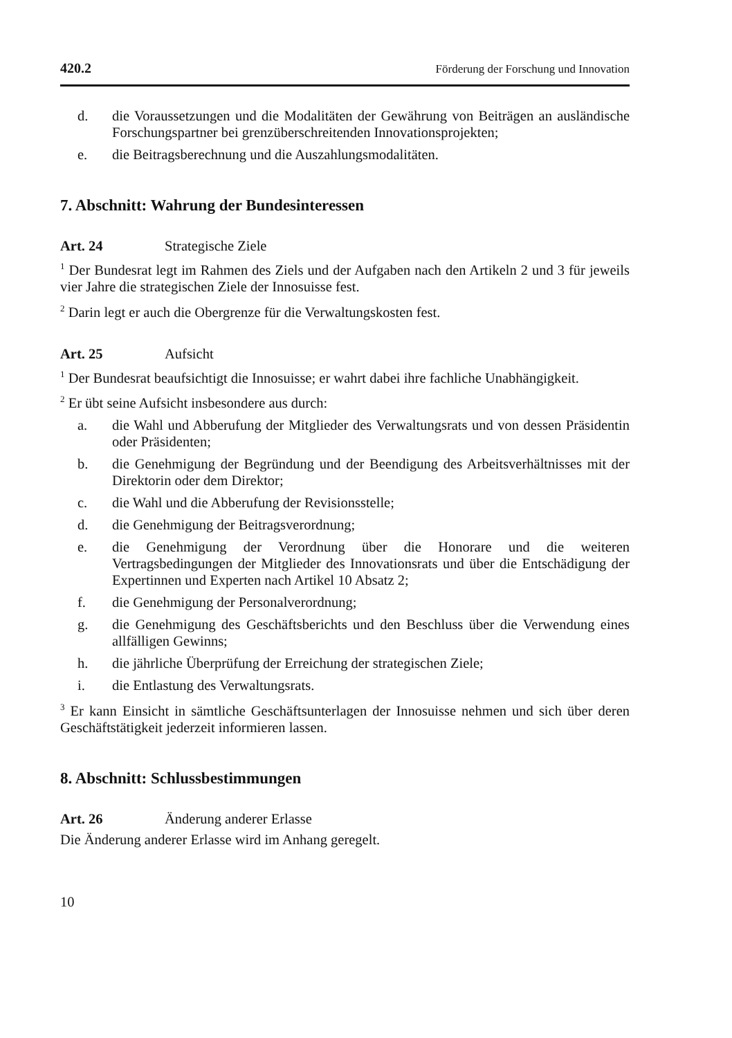420.2 Förderung der Forschung und Innovation
d. die Voraussetzungen und die Modalitäten der Gewährung von Beiträgen an ausländische Forschungspartner bei grenzüberschreitenden Innovationsprojekten;
e. die Beitragsberechnung und die Auszahlungsmodalitäten.
7. Abschnitt: Wahrung der Bundesinteressen
Art. 24 Strategische Ziele
<sup>1</sup> Der Bundesrat legt im Rahmen des Ziels und der Aufgaben nach den Artikeln 2 und 3 für jeweils vier Jahre die strategischen Ziele der Innosuisse fest.
<sup>2</sup> Darin legt er auch die Obergrenze für die Verwaltungskosten fest.
Art. 25 Aufsicht
<sup>1</sup> Der Bundesrat beaufsichtigt die Innosuisse; er wahrt dabei ihre fachliche Unabhängigkeit.
<sup>2</sup> Er übt seine Aufsicht insbesondere aus durch:
a. die Wahl und Abberufung der Mitglieder des Verwaltungsrats und von dessen Präsidentin oder Präsidenten;
b. die Genehmigung der Begründung und der Beendigung des Arbeitsverhältnisses mit der Direktorin oder dem Direktor;
c. die Wahl und die Abberufung der Revisionsstelle;
d. die Genehmigung der Beitragsverordnung;
e. die Genehmigung der Verordnung über die Honorare und die weiteren Vertragsbedingungen der Mitglieder des Innovationsrats und über die Entschädigung der Expertinnen und Experten nach Artikel 10 Absatz 2;
f. die Genehmigung der Personalverordnung;
g. die Genehmigung des Geschäftsberichts und den Beschluss über die Verwendung eines allfälligen Gewinns;
h. die jährliche Überprüfung der Erreichung der strategischen Ziele;
i. die Entlastung des Verwaltungsrats.
<sup>3</sup> Er kann Einsicht in sämtliche Geschäftsunterlagen der Innosuisse nehmen und sich über deren Geschäftstätigkeit jederzeit informieren lassen.
8. Abschnitt: Schlussbestimmungen
Art. 26 Änderung anderer Erlasse
Die Änderung anderer Erlasse wird im Anhang geregelt.
10